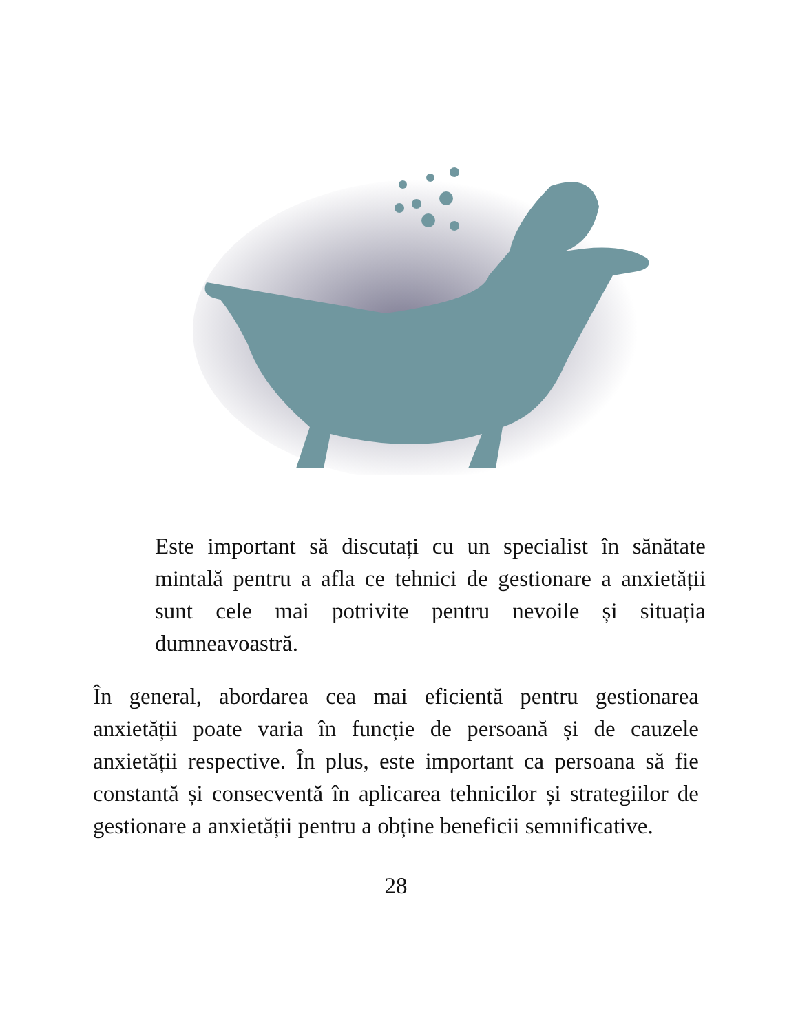Este important să discutați cu un specialist în sănătate mintală pentru a afla ce tehnici de gestionare a anxietății sunt cele mai potrivite pentru nevoile și situația dumneavoastră.
În general, abordarea cea mai eficientă pentru gestionarea anxietății poate varia în funcție de persoană și de cauzele anxietății respective. În plus, este important ca persoana să fie constantă și consecventă în aplicarea tehnicilor și strategiilor de gestionare a anxietății pentru a obține beneficii semnificative.
28